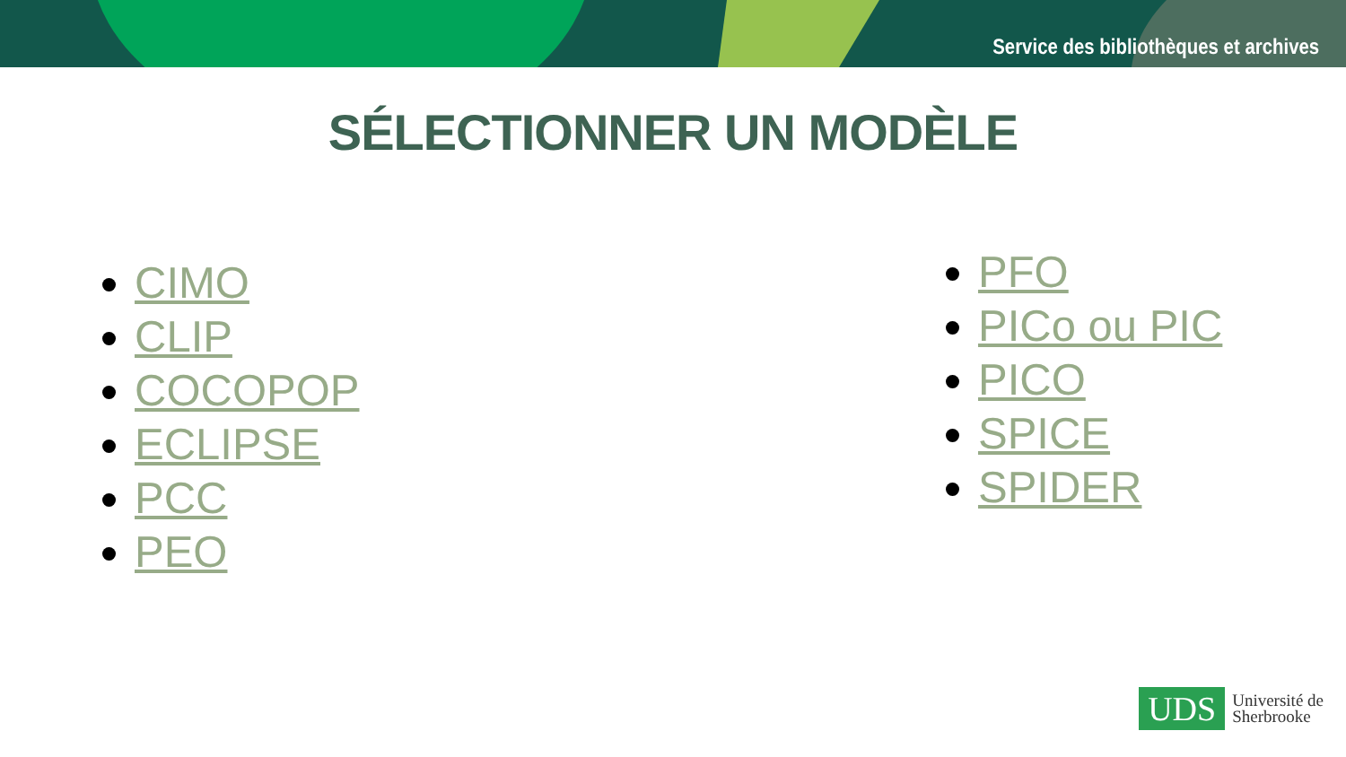Service des bibliothèques et archives
SÉLECTIONNER UN MODÈLE
CIMO
CLIP
COCOPOP
ECLIPSE
PCC
PEO
PFO
PICo ou PIC
PICO
SPICE
SPIDER
UDS
Université de
Sherbrooke